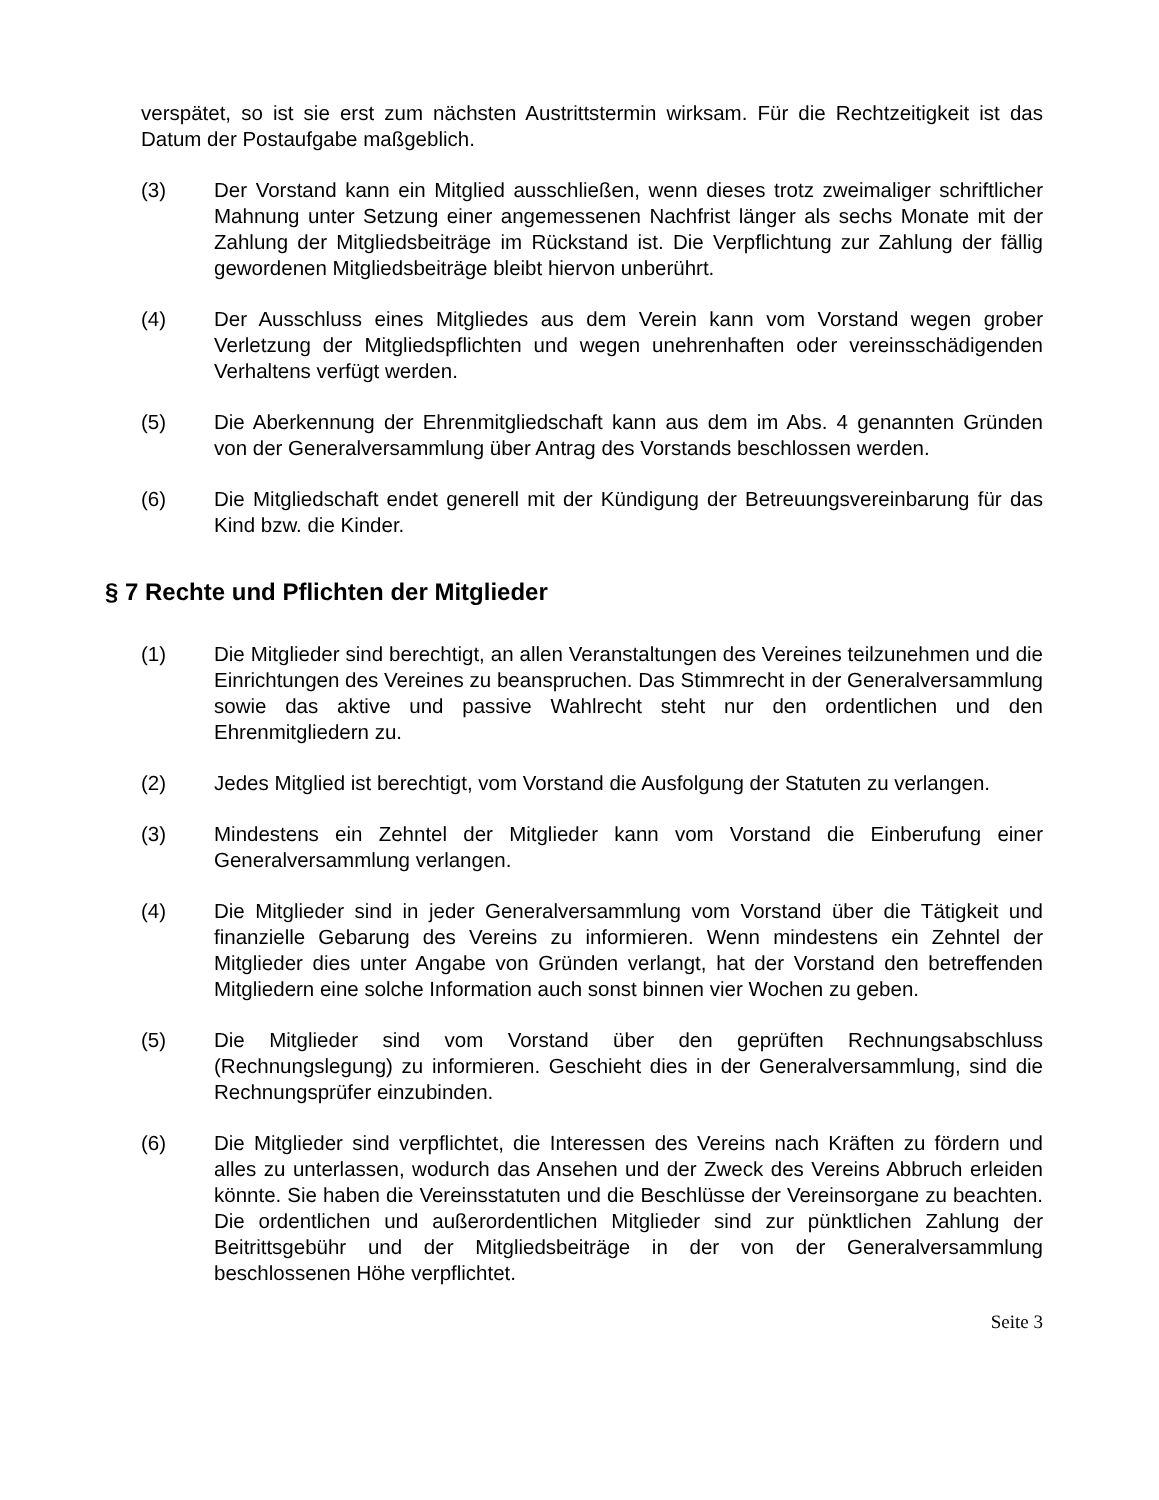verspätet, so ist sie erst zum nächsten Austrittstermin wirksam. Für die Rechtzeitigkeit ist das Datum der Postaufgabe maßgeblich.
(3) Der Vorstand kann ein Mitglied ausschließen, wenn dieses trotz zweimaliger schriftlicher Mahnung unter Setzung einer angemessenen Nachfrist länger als sechs Monate mit der Zahlung der Mitgliedsbeiträge im Rückstand ist. Die Verpflichtung zur Zahlung der fällig gewordenen Mitgliedsbeiträge bleibt hiervon unberührt.
(4) Der Ausschluss eines Mitgliedes aus dem Verein kann vom Vorstand wegen grober Verletzung der Mitgliedspflichten und wegen unehrenhaften oder vereinsschädigenden Verhaltens verfügt werden.
(5) Die Aberkennung der Ehrenmitgliedschaft kann aus dem im Abs. 4 genannten Gründen von der Generalversammlung über Antrag des Vorstands beschlossen werden.
(6) Die Mitgliedschaft endet generell mit der Kündigung der Betreuungsvereinbarung für das Kind bzw. die Kinder.
§ 7 Rechte und Pflichten der Mitglieder
(1) Die Mitglieder sind berechtigt, an allen Veranstaltungen des Vereines teilzunehmen und die Einrichtungen des Vereines zu beanspruchen. Das Stimmrecht in der Generalversammlung sowie das aktive und passive Wahlrecht steht nur den ordentlichen und den Ehrenmitgliedern zu.
(2) Jedes Mitglied ist berechtigt, vom Vorstand die Ausfolgung der Statuten zu verlangen.
(3) Mindestens ein Zehntel der Mitglieder kann vom Vorstand die Einberufung einer Generalversammlung verlangen.
(4) Die Mitglieder sind in jeder Generalversammlung vom Vorstand über die Tätigkeit und finanzielle Gebarung des Vereins zu informieren. Wenn mindestens ein Zehntel der Mitglieder dies unter Angabe von Gründen verlangt, hat der Vorstand den betreffenden Mitgliedern eine solche Information auch sonst binnen vier Wochen zu geben.
(5) Die Mitglieder sind vom Vorstand über den geprüften Rechnungsabschluss (Rechnungslegung) zu informieren. Geschieht dies in der Generalversammlung, sind die Rechnungsprüfer einzubinden.
(6) Die Mitglieder sind verpflichtet, die Interessen des Vereins nach Kräften zu fördern und alles zu unterlassen, wodurch das Ansehen und der Zweck des Vereins Abbruch erleiden könnte. Sie haben die Vereinsstatuten und die Beschlüsse der Vereinsorgane zu beachten. Die ordentlichen und außerordentlichen Mitglieder sind zur pünktlichen Zahlung der Beitrittsgebühr und der Mitgliedsbeiträge in der von der Generalversammlung beschlossenen Höhe verpflichtet.
Seite 3